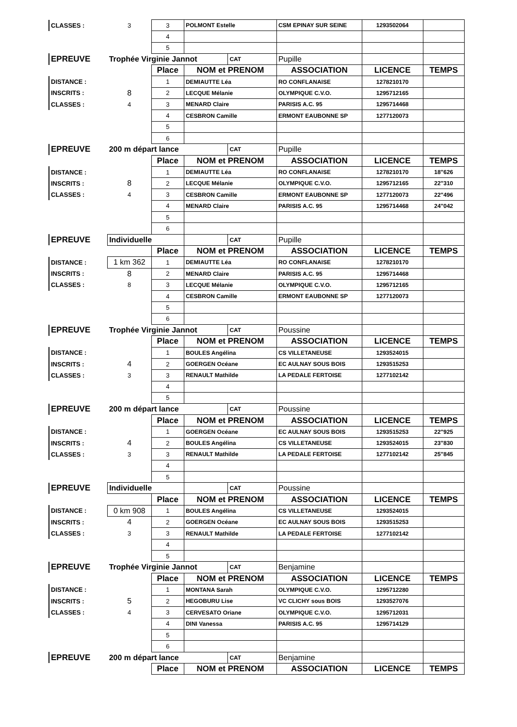| CLASSES : | 3 | 3 | POLMONT Estelle | | CSM EPINAY SUR SEINE | 1293502064 | |
| | | 4 | | | | | |
| | | 5 | | | | | |
| EPREUVE | Trophée Virginie Jannot | | | CAT | Pupille | | |
| | | Place | NOM et PRENOM | | ASSOCIATION | LICENCE | TEMPS |
| DISTANCE : | | 1 | DEMIAUTTE Léa | | RO CONFLANAISE | 1278210170 | |
| INSCRITS : | 8 | 2 | LECQUE Mélanie | | OLYMPIQUE C.V.O. | 1295712165 | |
| CLASSES : | 4 | 3 | MENARD Claire | | PARISIS A.C. 95 | 1295714468 | |
| | | 4 | CESBRON Camille | | ERMONT EAUBONNE SP | 1277120073 | |
| | | 5 | | | | | |
| | | 6 | | | | | |
| EPREUVE | 200 m départ lance | | | CAT | Pupille | | |
| | | Place | NOM et PRENOM | | ASSOCIATION | LICENCE | TEMPS |
| DISTANCE : | | 1 | DEMIAUTTE Léa | | RO CONFLANAISE | 1278210170 | 18"626 |
| INSCRITS : | 8 | 2 | LECQUE Mélanie | | OLYMPIQUE C.V.O. | 1295712165 | 22"310 |
| CLASSES : | 4 | 3 | CESBRON Camille | | ERMONT EAUBONNE SP | 1277120073 | 22"496 |
| | | 4 | MENARD Claire | | PARISIS A.C. 95 | 1295714468 | 24"042 |
| | | 5 | | | | | |
| | | 6 | | | | | |
| EPREUVE | Individuelle | | | CAT | Pupille | | |
| | | Place | NOM et PRENOM | | ASSOCIATION | LICENCE | TEMPS |
| DISTANCE : | 1 km 362 | 1 | DEMIAUTTE Léa | | RO CONFLANAISE | 1278210170 | |
| INSCRITS : | 8 | 2 | MENARD Claire | | PARISIS A.C. 95 | 1295714468 | |
| CLASSES : | 8 | 3 | LECQUE Mélanie | | OLYMPIQUE C.V.O. | 1295712165 | |
| | | 4 | CESBRON Camille | | ERMONT EAUBONNE SP | 1277120073 | |
| | | 5 | | | | | |
| | | 6 | | | | | |
| EPREUVE | Trophée Virginie Jannot | | | CAT | Poussine | | |
| | | Place | NOM et PRENOM | | ASSOCIATION | LICENCE | TEMPS |
| DISTANCE : | | 1 | BOULES Angélina | | CS VILLETANEUSE | 1293524015 | |
| INSCRITS : | 4 | 2 | GOERGEN Océane | | EC AULNAY SOUS BOIS | 1293515253 | |
| CLASSES : | 3 | 3 | RENAULT Mathilde | | LA PEDALE FERTOISE | 1277102142 | |
| | | 4 | | | | | |
| | | 5 | | | | | |
| EPREUVE | 200 m départ lance | | | CAT | Poussine | | |
| | | Place | NOM et PRENOM | | ASSOCIATION | LICENCE | TEMPS |
| DISTANCE : | | 1 | GOERGEN Océane | | EC AULNAY SOUS BOIS | 1293515253 | 22"925 |
| INSCRITS : | 4 | 2 | BOULES Angélina | | CS VILLETANEUSE | 1293524015 | 23"830 |
| CLASSES : | 3 | 3 | RENAULT Mathilde | | LA PEDALE FERTOISE | 1277102142 | 25"845 |
| | | 4 | | | | | |
| | | 5 | | | | | |
| EPREUVE | Individuelle | | | CAT | Poussine | | |
| | | Place | NOM et PRENOM | | ASSOCIATION | LICENCE | TEMPS |
| DISTANCE : | 0 km 908 | 1 | BOULES Angélina | | CS VILLETANEUSE | 1293524015 | |
| INSCRITS : | 4 | 2 | GOERGEN Océane | | EC AULNAY SOUS BOIS | 1293515253 | |
| CLASSES : | 3 | 3 | RENAULT Mathilde | | LA PEDALE FERTOISE | 1277102142 | |
| | | 4 | | | | | |
| | | 5 | | | | | |
| EPREUVE | Trophée Virginie Jannot | | | CAT | Benjamine | | |
| | | Place | NOM et PRENOM | | ASSOCIATION | LICENCE | TEMPS |
| DISTANCE : | | 1 | MONTANA Sarah | | OLYMPIQUE C.V.O. | 1295712280 | |
| INSCRITS : | 5 | 2 | HEGOBURU Lise | | VC CLICHY sous BOIS | 1293527076 | |
| CLASSES : | 4 | 3 | CERVESATO Oriane | | OLYMPIQUE C.V.O. | 1295712031 | |
| | | 4 | DINI Vanessa | | PARISIS A.C. 95 | 1295714129 | |
| | | 5 | | | | | |
| | | 6 | | | | | |
| EPREUVE | 200 m départ lance | | | CAT | Benjamine | | |
| | | Place | NOM et PRENOM | | ASSOCIATION | LICENCE | TEMPS |